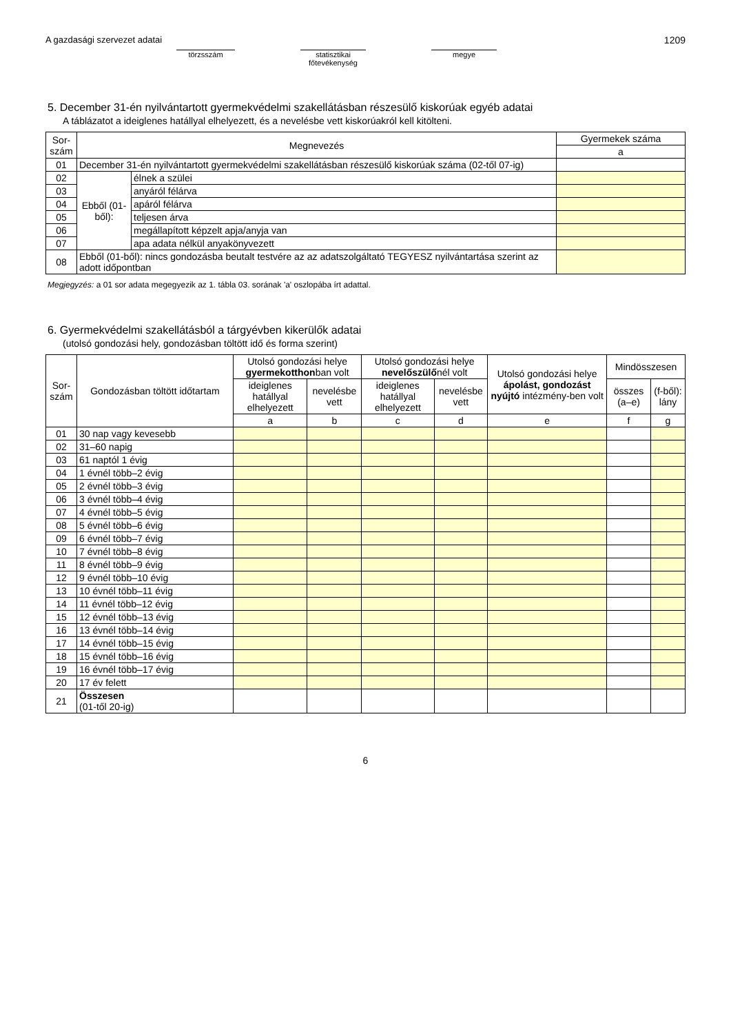A gazdasági szervezet adatai
törzsszám statisztikai főtevékenység
megye
1209
5. December 31-én nyilvántartott gyermekvédelmi szakellátásban részesülő kiskorúak egyéb adatai
A táblázatot a ideiglenes hatállyal elhelyezett, és a nevelésbe vett kiskorúakról kell kitölteni.
| Sor-szám | Megnevezés | | Gyermekek száma |
| --- | --- | --- | --- |
| | | | a |
| 01 | December 31-én nyilvántartott gyermekvédelmi szakellátásban részesülő kiskorúak száma (02-től 07-ig) | | |
| 02 | Ebből (01-ből): | élnek a szülei | |
| 03 | | anyáról félárva | |
| 04 | | apáról félárva | |
| 05 | | teljesen árva | |
| 06 | | megállapított képzelt apja/anyja van | |
| 07 | | apa adata nélkül anyakönyvezett | |
| 08 | Ebből (01-ből): nincs gondozásba beutalt testvére az az adatszolgáltató TEGYESZ nyilvántartása szerint az adott időpontban | | |
Megjegyzés: a 01 sor adata megegyezik az 1. tábla 03. sorának 'a' oszlopába írt adattal.
6. Gyermekvédelmi szakellátásból a tárgyévben kikerülők adatai
(utolsó gondozási hely, gondozásban töltött idő és forma szerint)
| Sor-szám | Gondozásban töltött időtartam | Utolsó gondozási helye gyermekotthon ban volt | | Utolsó gondozási helye nevelőszülő nél volt | | Utolsó gondozási helye ápolást, gondozást nyújtó intézmény-ben volt | Mindösszesen | |
| --- | --- | --- | --- | --- | --- | --- | --- | --- |
| | | ideiglenes hatállyal elhelyezett | nevelésbe vett | ideiglenes hatállyal elhelyezett | nevelésbe vett | | összes (a–e) | (f-ből): lány |
| | | a | b | c | d | e | f | g |
| 01 | 30 nap vagy kevesebb | | | | | | | |
| 02 | 31–60 napig | | | | | | | |
| 03 | 61 naptól 1 évig | | | | | | | |
| 04 | 1 évnél több–2 évig | | | | | | | |
| 05 | 2 évnél több–3 évig | | | | | | | |
| 06 | 3 évnél több–4 évig | | | | | | | |
| 07 | 4 évnél több–5 évig | | | | | | | |
| 08 | 5 évnél több–6 évig | | | | | | | |
| 09 | 6 évnél több–7 évig | | | | | | | |
| 10 | 7 évnél több–8 évig | | | | | | | |
| 11 | 8 évnél több–9 évig | | | | | | | |
| 12 | 9 évnél több–10 évig | | | | | | | |
| 13 | 10 évnél több–11 évig | | | | | | | |
| 14 | 11 évnél több–12 évig | | | | | | | |
| 15 | 12 évnél több–13 évig | | | | | | | |
| 16 | 13 évnél több–14 évig | | | | | | | |
| 17 | 14 évnél több–15 évig | | | | | | | |
| 18 | 15 évnél több–16 évig | | | | | | | |
| 19 | 16 évnél több–17 évig | | | | | | | |
| 20 | 17 év felett | | | | | | | |
| 21 | Összesen (01-től 20-ig) | | | | | | | |
6